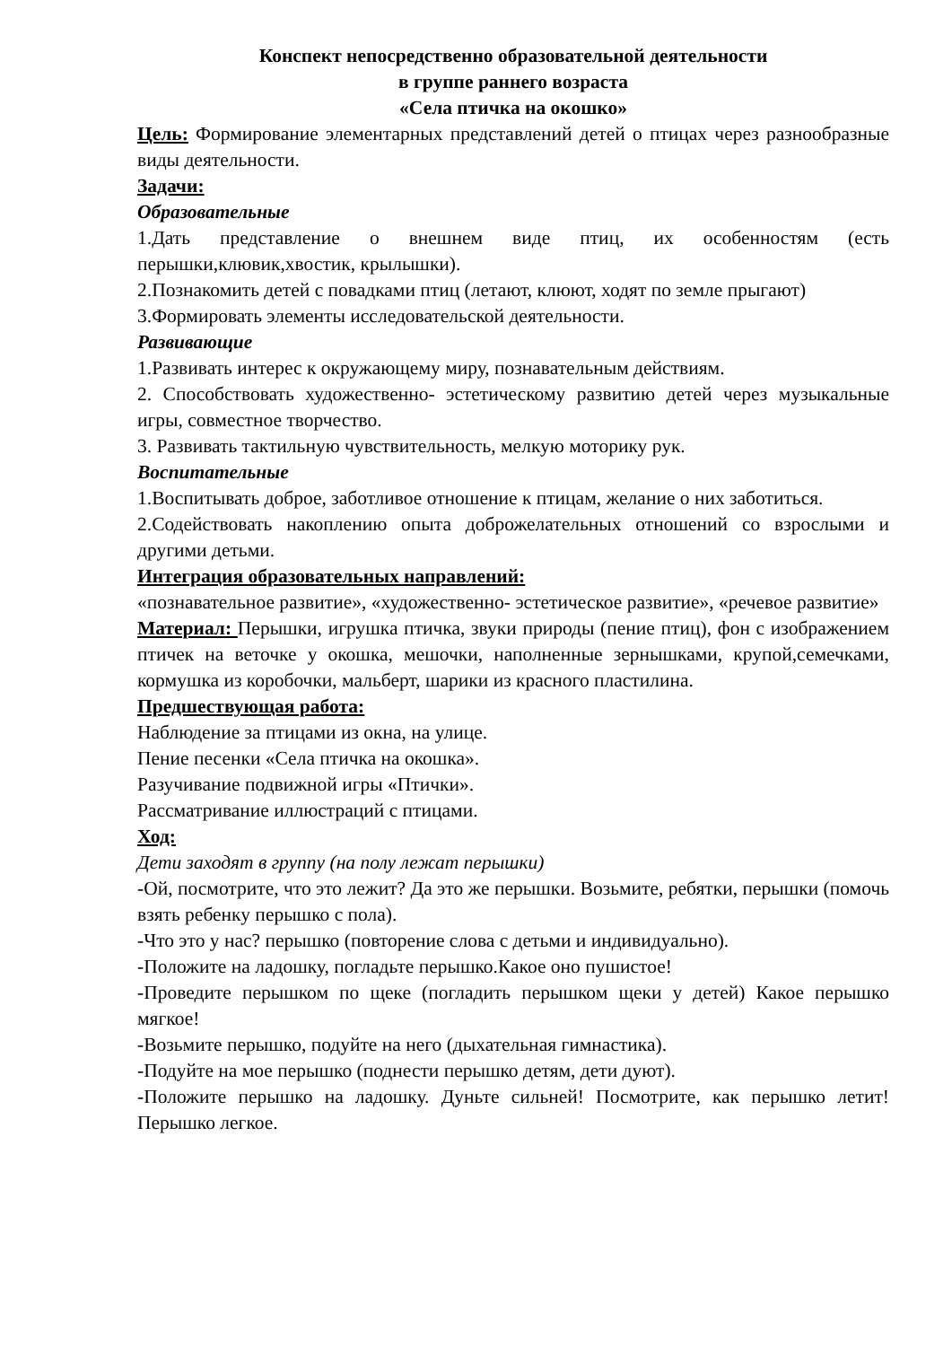Конспект непосредственно образовательной деятельности
в группе раннего возраста
«Села птичка на окошко»
Цель: Формирование элементарных представлений детей о птицах через разнообразные виды деятельности.
Задачи:
Образовательные
1.Дать представление о внешнем виде птиц, их особенностям (есть перышки,клювик,хвостик, крылышки).
2.Познакомить детей с повадками птиц (летают, клюют, ходят по земле прыгают)
3.Формировать элементы исследовательской деятельности.
Развивающие
1.Развивать интерес к окружающему миру, познавательным действиям.
2. Способствовать художественно- эстетическому развитию детей через музыкальные игры, совместное творчество.
3. Развивать тактильную чувствительность, мелкую моторику рук.
Воспитательные
1.Воспитывать доброе, заботливое отношение к птицам, желание о них заботиться.
2.Содействовать накоплению опыта доброжелательных отношений со взрослыми и другими детьми.
Интеграция образовательных направлений:
«познавательное развитие», «художественно- эстетическое развитие», «речевое развитие»
Материал: Перышки, игрушка птичка, звуки природы (пение птиц), фон с изображением птичек на веточке у окошка, мешочки, наполненные зернышками, крупой,семечками, кормушка из коробочки, мальберт, шарики из красного пластилина.
Предшествующая работа:
Наблюдение за птицами из окна, на улице.
Пение песенки «Села птичка на окошка».
Разучивание подвижной игры «Птички».
Рассматривание иллюстраций с птицами.
Ход:
Дети заходят в группу (на полу лежат перышки)
-Ой, посмотрите, что это лежит? Да это же перышки. Возьмите, ребятки, перышки (помочь взять ребенку перышко с пола).
-Что это у нас? перышко (повторение слова с детьми и индивидуально).
-Положите на ладошку, погладьте перышко.Какое оно пушистое!
-Проведите перышком по щеке (погладить перышком щеки у детей) Какое перышко мягкое!
-Возьмите перышко, подуйте на него (дыхательная гимнастика).
-Подуйте на мое перышко (поднести перышко детям, дети дуют).
-Положите перышко на ладошку. Дуньте сильней! Посмотрите, как перышко летит! Перышко легкое.